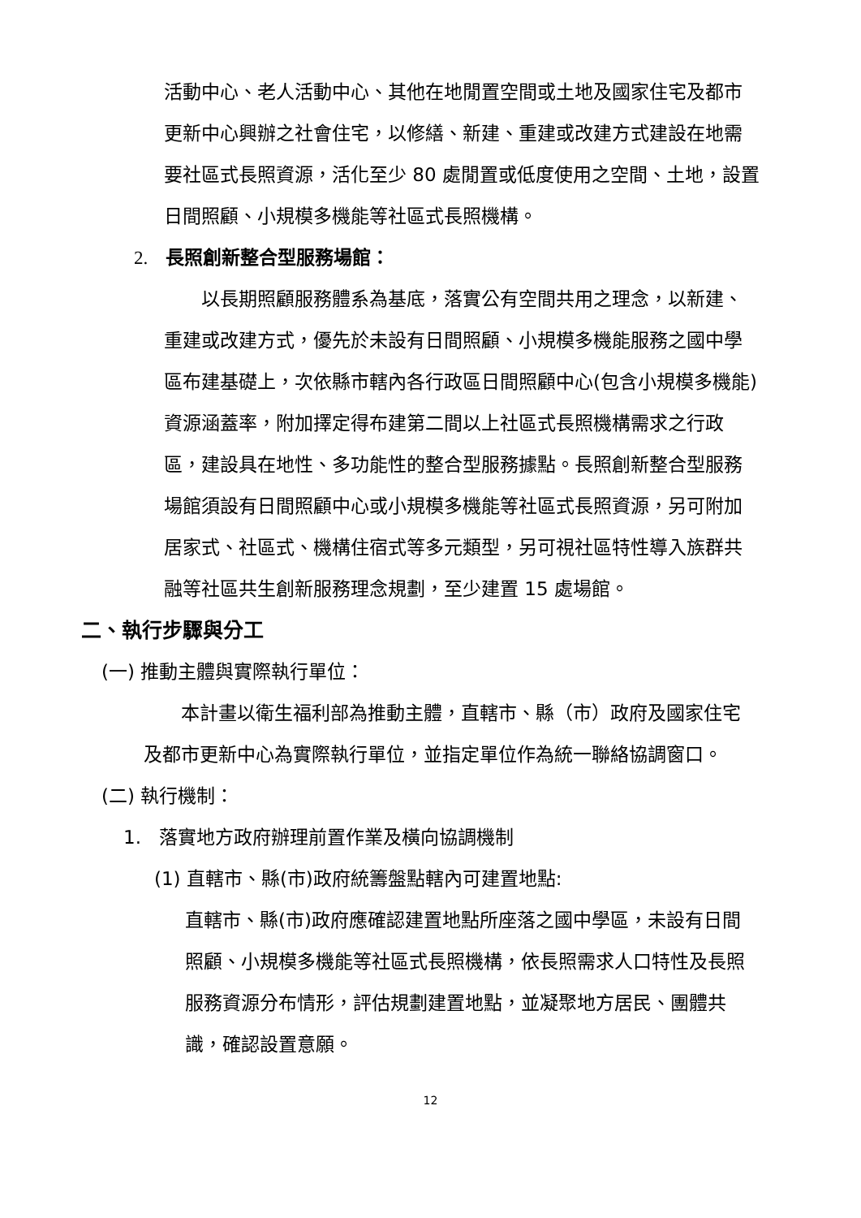活動中心、老人活動中心、其他在地閒置空間或土地及國家住宅及都市更新中心興辦之社會住宅，以修繕、新建、重建或改建方式建設在地需要社區式長照資源，活化至少 80 處閒置或低度使用之空間、土地，設置日間照顧、小規模多機能等社區式長照機構。
2. 長照創新整合型服務場館：
  以長期照顧服務體系為基底，落實公有空間共用之理念，以新建、重建或改建方式，優先於未設有日間照顧、小規模多機能服務之國中學區布建基礎上，次依縣市轄內各行政區日間照顧中心(包含小規模多機能)資源涵蓋率，附加擇定得布建第二間以上社區式長照機構需求之行政區，建設具在地性、多功能性的整合型服務據點。長照創新整合型服務場館須設有日間照顧中心或小規模多機能等社區式長照資源，另可附加居家式、社區式、機構住宿式等多元類型，另可視社區特性導入族群共融等社區共生創新服務理念規劃，至少建置 15 處場館。
二、執行步驟與分工
(一) 推動主體與實際執行單位：
  本計畫以衛生福利部為推動主體，直轄市、縣（市）政府及國家住宅及都市更新中心為實際執行單位，並指定單位作為統一聯絡協調窗口。
(二) 執行機制：
1. 落實地方政府辦理前置作業及橫向協調機制
(1) 直轄市、縣(市)政府統籌盤點轄內可建置地點:
直轄市、縣(市)政府應確認建置地點所座落之國中學區，未設有日間照顧、小規模多機能等社區式長照機構，依長照需求人口特性及長照服務資源分布情形，評估規劃建置地點，並凝聚地方居民、團體共識，確認設置意願。
12